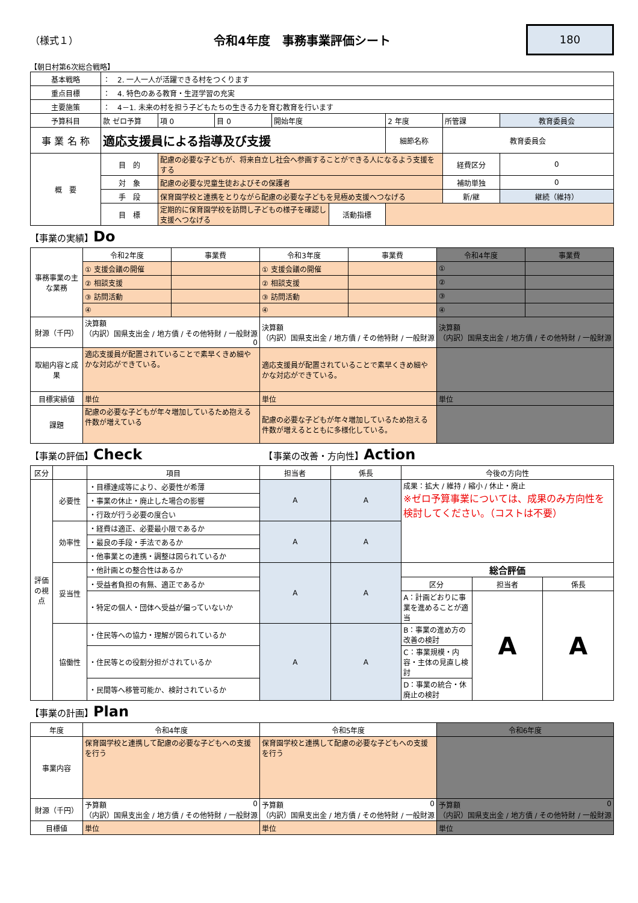（様式１） 令和4年度　事務事業評価シート
180
【朝日村第6次総合戦略】
| 基本戦略 | ： 2. 一人一人が活躍できる村をつくります | | | | | | | |
| 重点目標 | ： 4. 特色のある教育・生涯学習の充実 | | | | | | | |
| 主要施策 | ： 4－1. 未来の村を担う子どもたちの生きる力を育む教育を行います | | | | | | | |
| 予算科目 | 款 ゼロ予算 | 項 0 | 目 0 | 開始年度 | | 2 年度 | 所管課 | 教育委員会 |
| 事 業 名 称 | 適応支援員による指導及び支援 | | | | | 細節名称 | 教育委員会 | |
| 概 要 | 目 的 | 配慮の必要な子どもが、将来自立し社会へ参画することができる人になるよう支援をする | | | | | 経費区分 | 0 |
| | 対 象 | 配慮の必要な児童生徒およびその保護者 | | | | | 補助単独 | 0 |
| | 手 段 | 保育園学校と連携をとりながら配慮の必要な子どもを見極め支援へつなげる | | | | | 新/継 | 継続（維持） |
| | 目 標 | 定期的に保育園学校を訪問し子どもの様子を確認し支援へつなげる | | | 活動指標 | | | |
【事業の実績】Do
| 事務事業の主な業務 | 令和2年度 | 事業費 | 令和3年度 | 事業費 | 令和4年度 | 事業費 |
| | ① 支援会議の開催 | | ① 支援会議の開催 | | ① | |
| | ② 相談支援 | | ② 相談支援 | | ② | |
| | ③ 訪問活動 | | ③ 訪問活動 | | ③ | |
| | ④ | | ④ | | ④ | |
| 財源（千円） | 決算額 （内訳）国県支出金 / 地方債 / その他特財 / 一般財源 0 | | 決算額 （内訳）国県支出金 / 地方債 / その他特財 / 一般財源 | | 決算額 （内訳）国県支出金 / 地方債 / その他特財 / 一般財源 | |
| 取組内容と成果 | 適応支援員が配置されていることで素早くきめ細やかな対応ができている。 | | 適応支援員が配置されていることで素早くきめ細やかな対応ができている。 | | | |
| 目標実績値 | 単位 | | 単位 | | 単位 | |
| 課題 | 配慮の必要な子どもが年々増加しているため抱える件数が増えている | | 配慮の必要な子どもが年々増加しているため抱える件数が増えるとともに多様化している。 | | | |
【事業の評価】Check　　　　　　　　　　　　　　【事業の改善・方向性】Action
| 区分 | | 項目 | 担当者 | 係長 | 今後の方向性 | | |
| --- | --- | --- | --- | --- | --- | --- | --- |
| 評価の視点 | 必要性 | ・目標達成等により、必要性が希薄 | A | A | 成果：拡大 / 維持 / 縮小 / 休止・廃止 ※ゼロ予算事業については、成果のみ方向性を検討してください。（コストは不要） | | |
| | | ・事業の休止・廃止した場合の影響 | | | | | |
| | | ・行政が行う必要の度合い | | | | | |
| | 効率性 | ・経費は適正、必要最小限であるか | A | A | | | |
| | | ・最良の手段・手法であるか | | | | | |
| | | ・他事業との連携・調整は図られているか | | | | | |
| | 妥当性 | ・他計画との整合性はあるか | A | A | 総合評価 | | |
| | | ・受益者負担の有無、適正であるか | | | 区分 | 担当者 | 係長 |
| | | ・特定の個人・団体へ受益が偏っていないか | | | A：計画どおりに事業を進めることが適当 | A | A |
| | 協働性 | ・住民等への協力・理解が図られているか | A | A | B：事業の進め方の改善の検討 | | |
| | | ・住民等との役割分担がされているか | | | C：事業規模・内容・主体の見直し検討 | | |
| | | ・民間等へ移管可能か、検討されているか | | | D：事業の統合・休廃止の検討 | | |
【事業の計画】Plan
| 年度 | 令和4年度 | 令和5年度 | 令和6年度 |
| 事業内容 | 保育園学校と連携して配慮の必要な子どもへの支援を行う | 保育園学校と連携して配慮の必要な子どもへの支援を行う | |
| 財源（千円） | 予算額 0 （内訳）国県支出金 / 地方債 / その他特財 / 一般財源 | 予算額 0 （内訳）国県支出金 / 地方債 / その他特財 / 一般財源 | 予算額 0 （内訳）国県支出金 / 地方債 / その他特財 / 一般財源 |
| 目標値 | 単位 | 単位 | 単位 |